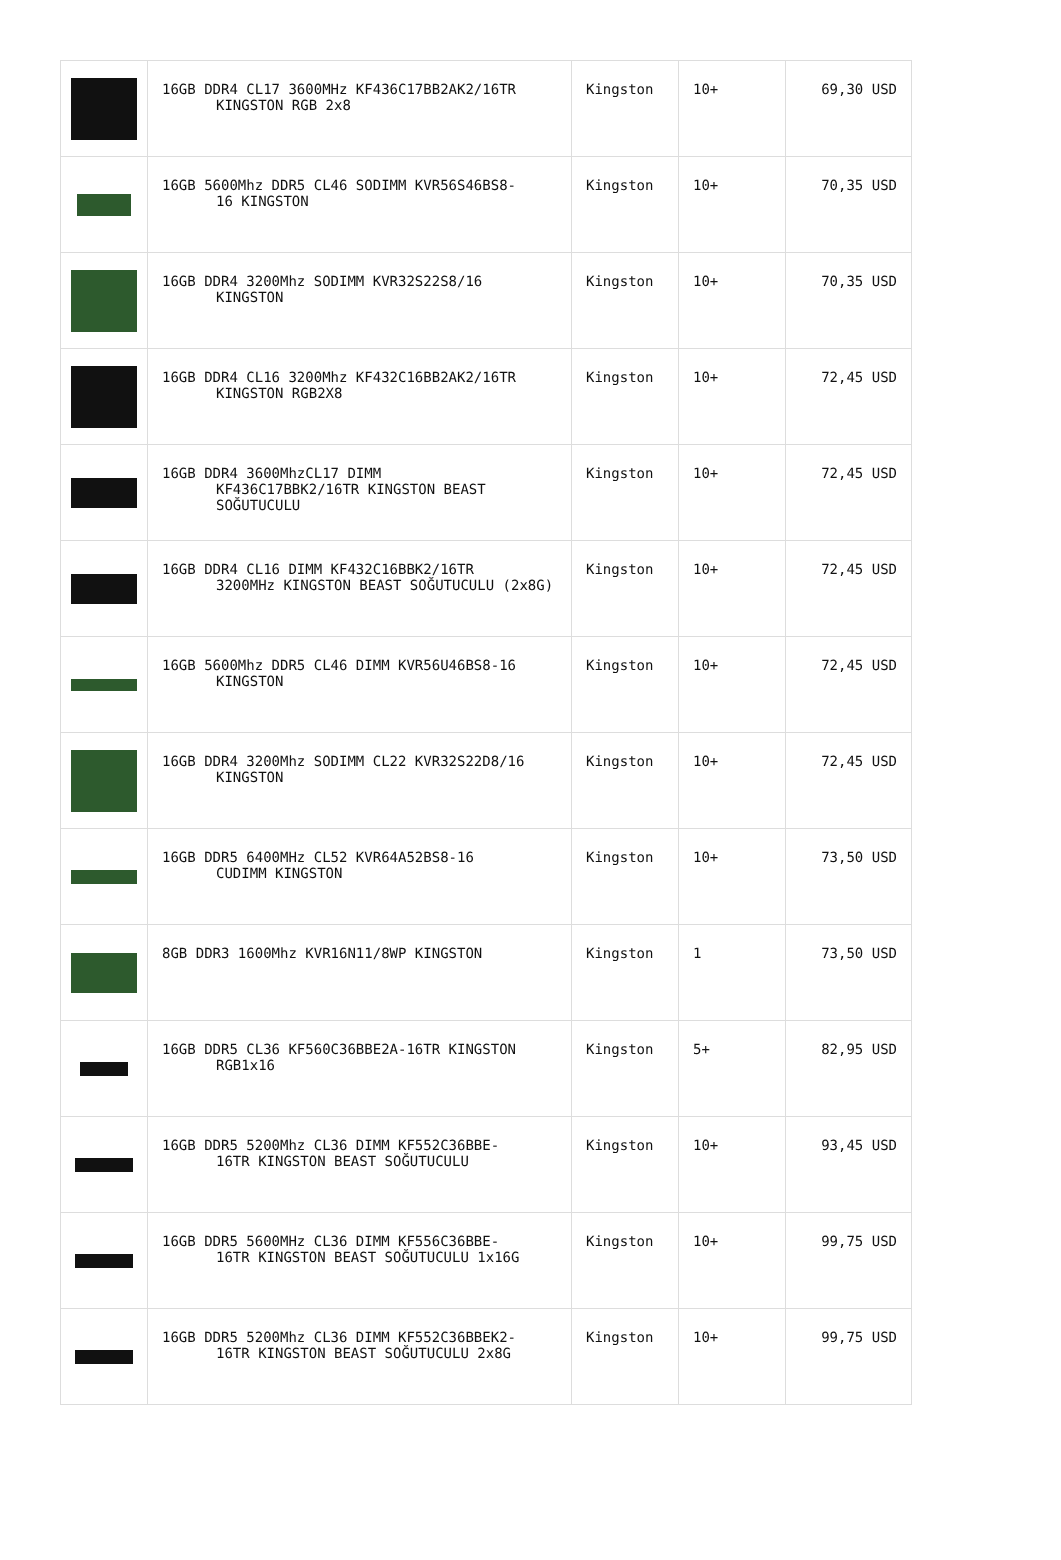| | 16GB DDR4 CL17 3600MHz KF436C17BB2AK2/16TR KINGSTON RGB 2x8 | Kingston | 10+ | 69,30 USD |
| | 16GB 5600Mhz DDR5 CL46 SODIMM KVR56S46BS8- 16 KINGSTON | Kingston | 10+ | 70,35 USD |
| | 16GB DDR4 3200Mhz SODIMM KVR32S22S8/16 KINGSTON | Kingston | 10+ | 70,35 USD |
| | 16GB DDR4 CL16 3200Mhz KF432C16BB2AK2/16TR KINGSTON RGB2X8 | Kingston | 10+ | 72,45 USD |
| | 16GB DDR4 3600MhzCL17 DIMM KF436C17BBK2/16TR KINGSTON BEAST SOĞUTUCULU | Kingston | 10+ | 72,45 USD |
| | 16GB DDR4 CL16 DIMM KF432C16BBK2/16TR 3200MHz KINGSTON BEAST SOĞUTUCULU (2x8G) | Kingston | 10+ | 72,45 USD |
| | 16GB 5600Mhz DDR5 CL46 DIMM KVR56U46BS8-16 KINGSTON | Kingston | 10+ | 72,45 USD |
| | 16GB DDR4 3200Mhz SODIMM CL22 KVR32S22D8/16 KINGSTON | Kingston | 10+ | 72,45 USD |
| | 16GB DDR5 6400MHz CL52 KVR64A52BS8-16 CUDIMM KINGSTON | Kingston | 10+ | 73,50 USD |
| | 8GB DDR3 1600Mhz KVR16N11/8WP KINGSTON | Kingston | 1 | 73,50 USD |
| | 16GB DDR5 CL36 KF560C36BBE2A-16TR KINGSTON RGB1x16 | Kingston | 5+ | 82,95 USD |
| | 16GB DDR5 5200Mhz CL36 DIMM KF552C36BBE- 16TR KINGSTON BEAST SOĞUTUCULU | Kingston | 10+ | 93,45 USD |
| | 16GB DDR5 5600MHz CL36 DIMM KF556C36BBE- 16TR KINGSTON BEAST SOĞUTUCULU 1x16G | Kingston | 10+ | 99,75 USD |
| | 16GB DDR5 5200Mhz CL36 DIMM KF552C36BBEK2- 16TR KINGSTON BEAST SOĞUTUCULU 2x8G | Kingston | 10+ | 99,75 USD |